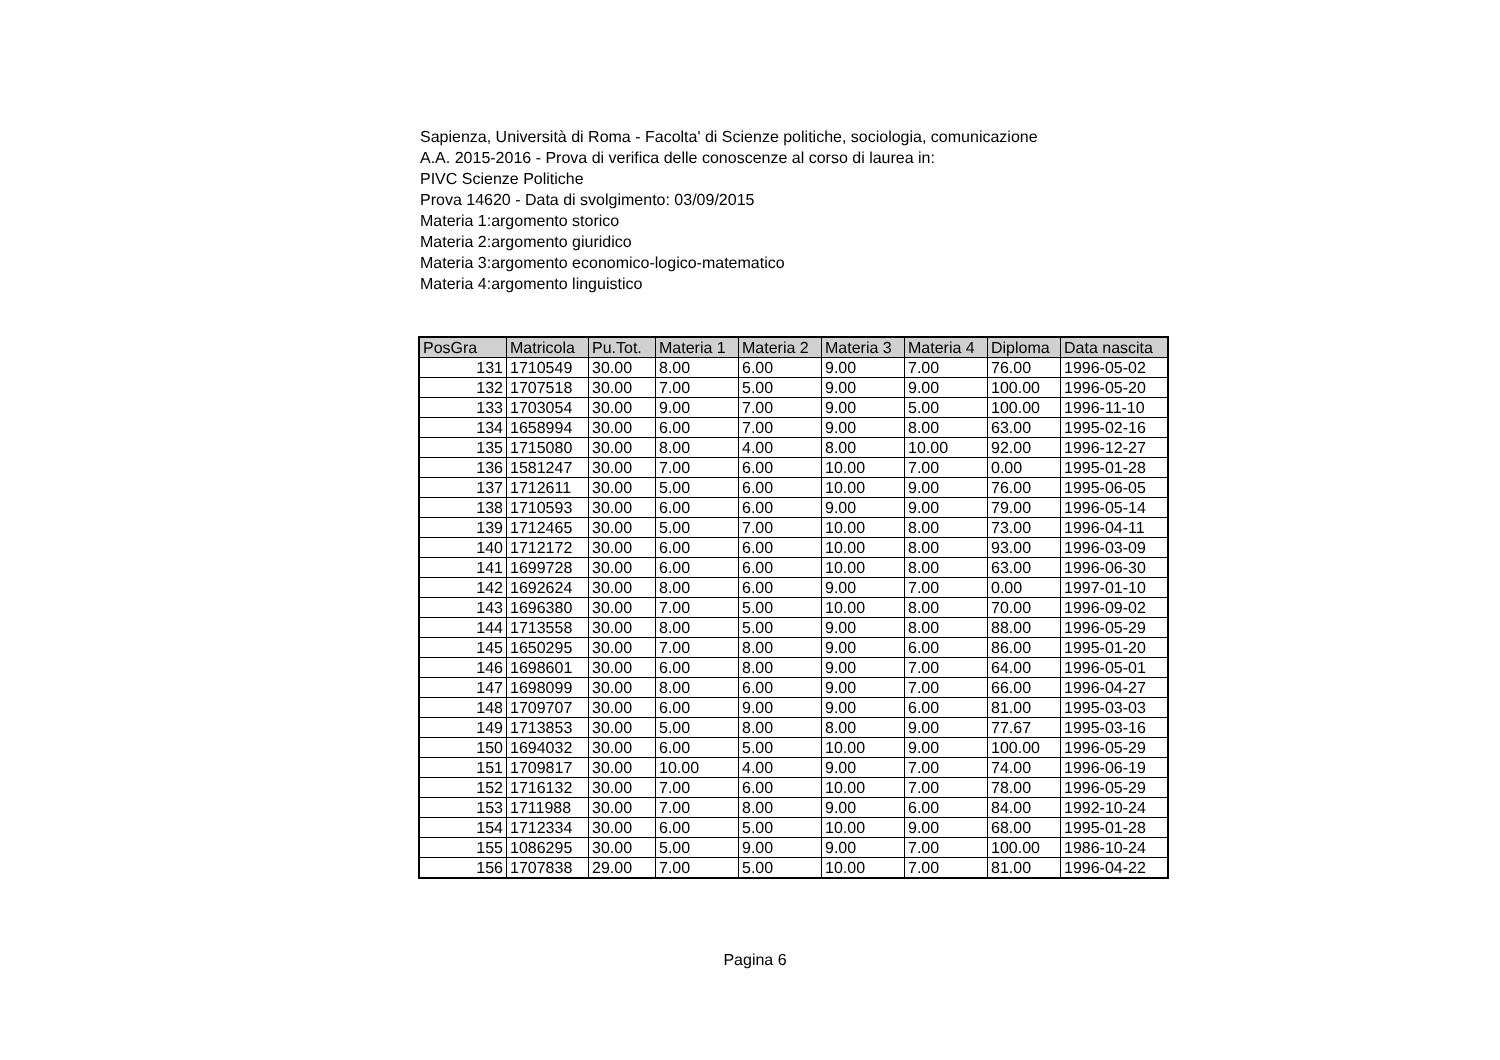Sapienza, Università di Roma - Facolta' di Scienze politiche, sociologia, comunicazione
A.A. 2015-2016 - Prova di verifica delle conoscenze al corso di laurea in:
PIVC Scienze Politiche
Prova 14620 - Data di svolgimento: 03/09/2015
Materia 1:argomento storico
Materia 2:argomento giuridico
Materia 3:argomento economico-logico-matematico
Materia 4:argomento linguistico
| PosGra | Matricola | Pu.Tot. | Materia 1 | Materia 2 | Materia 3 | Materia 4 | Diploma | Data nascita |
| --- | --- | --- | --- | --- | --- | --- | --- | --- |
| 131 | 1710549 | 30.00 | 8.00 | 6.00 | 9.00 | 7.00 | 76.00 | 1996-05-02 |
| 132 | 1707518 | 30.00 | 7.00 | 5.00 | 9.00 | 9.00 | 100.00 | 1996-05-20 |
| 133 | 1703054 | 30.00 | 9.00 | 7.00 | 9.00 | 5.00 | 100.00 | 1996-11-10 |
| 134 | 1658994 | 30.00 | 6.00 | 7.00 | 9.00 | 8.00 | 63.00 | 1995-02-16 |
| 135 | 1715080 | 30.00 | 8.00 | 4.00 | 8.00 | 10.00 | 92.00 | 1996-12-27 |
| 136 | 1581247 | 30.00 | 7.00 | 6.00 | 10.00 | 7.00 | 0.00 | 1995-01-28 |
| 137 | 1712611 | 30.00 | 5.00 | 6.00 | 10.00 | 9.00 | 76.00 | 1995-06-05 |
| 138 | 1710593 | 30.00 | 6.00 | 6.00 | 9.00 | 9.00 | 79.00 | 1996-05-14 |
| 139 | 1712465 | 30.00 | 5.00 | 7.00 | 10.00 | 8.00 | 73.00 | 1996-04-11 |
| 140 | 1712172 | 30.00 | 6.00 | 6.00 | 10.00 | 8.00 | 93.00 | 1996-03-09 |
| 141 | 1699728 | 30.00 | 6.00 | 6.00 | 10.00 | 8.00 | 63.00 | 1996-06-30 |
| 142 | 1692624 | 30.00 | 8.00 | 6.00 | 9.00 | 7.00 | 0.00 | 1997-01-10 |
| 143 | 1696380 | 30.00 | 7.00 | 5.00 | 10.00 | 8.00 | 70.00 | 1996-09-02 |
| 144 | 1713558 | 30.00 | 8.00 | 5.00 | 9.00 | 8.00 | 88.00 | 1996-05-29 |
| 145 | 1650295 | 30.00 | 7.00 | 8.00 | 9.00 | 6.00 | 86.00 | 1995-01-20 |
| 146 | 1698601 | 30.00 | 6.00 | 8.00 | 9.00 | 7.00 | 64.00 | 1996-05-01 |
| 147 | 1698099 | 30.00 | 8.00 | 6.00 | 9.00 | 7.00 | 66.00 | 1996-04-27 |
| 148 | 1709707 | 30.00 | 6.00 | 9.00 | 9.00 | 6.00 | 81.00 | 1995-03-03 |
| 149 | 1713853 | 30.00 | 5.00 | 8.00 | 8.00 | 9.00 | 77.67 | 1995-03-16 |
| 150 | 1694032 | 30.00 | 6.00 | 5.00 | 10.00 | 9.00 | 100.00 | 1996-05-29 |
| 151 | 1709817 | 30.00 | 10.00 | 4.00 | 9.00 | 7.00 | 74.00 | 1996-06-19 |
| 152 | 1716132 | 30.00 | 7.00 | 6.00 | 10.00 | 7.00 | 78.00 | 1996-05-29 |
| 153 | 1711988 | 30.00 | 7.00 | 8.00 | 9.00 | 6.00 | 84.00 | 1992-10-24 |
| 154 | 1712334 | 30.00 | 6.00 | 5.00 | 10.00 | 9.00 | 68.00 | 1995-01-28 |
| 155 | 1086295 | 30.00 | 5.00 | 9.00 | 9.00 | 7.00 | 100.00 | 1986-10-24 |
| 156 | 1707838 | 29.00 | 7.00 | 5.00 | 10.00 | 7.00 | 81.00 | 1996-04-22 |
Pagina 6